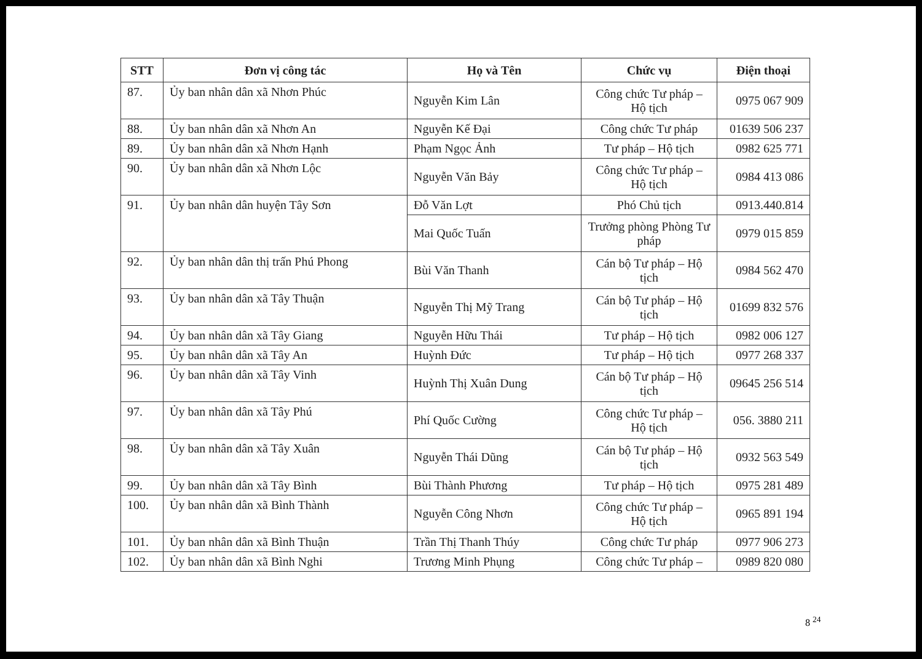| STT | Đơn vị công tác | Họ và Tên | Chức vụ | Điện thoại |
| --- | --- | --- | --- | --- |
| 87. | Ủy ban nhân dân xã Nhơn Phúc | Nguyễn Kim Lân | Công chức Tư pháp – Hộ tịch | 0975 067 909 |
| 88. | Ủy ban nhân dân xã Nhơn An | Nguyễn Kế Đại | Công chức Tư pháp | 01639 506 237 |
| 89. | Ủy ban nhân dân xã Nhơn Hạnh | Phạm Ngọc Ảnh | Tư pháp – Hộ tịch | 0982 625 771 |
| 90. | Ủy ban nhân dân xã Nhơn Lộc | Nguyễn Văn Bảy | Công chức Tư pháp – Hộ tịch | 0984 413 086 |
| 91. | Ủy ban nhân dân huyện Tây Sơn | Đỗ Văn Lợt | Phó Chủ tịch | 0913.440.814 |
| | | Mai Quốc Tuấn | Trưởng phòng Phòng Tư pháp | 0979 015 859 |
| 92. | Ủy ban nhân dân thị trấn Phú Phong | Bùi Văn Thanh | Cán bộ Tư pháp – Hộ tịch | 0984 562 470 |
| 93. | Ủy ban nhân dân xã Tây Thuận | Nguyễn Thị Mỹ Trang | Cán bộ Tư pháp – Hộ tịch | 01699 832 576 |
| 94. | Ủy ban nhân dân xã Tây Giang | Nguyễn Hữu Thái | Tư pháp – Hộ tịch | 0982 006 127 |
| 95. | Ủy ban nhân dân xã Tây An | Huỳnh Đức | Tư pháp – Hộ tịch | 0977 268 337 |
| 96. | Ủy ban nhân dân xã Tây Vinh | Huỳnh Thị Xuân Dung | Cán bộ Tư pháp – Hộ tịch | 09645 256 514 |
| 97. | Ủy ban nhân dân xã Tây Phú | Phí Quốc Cường | Công chức Tư pháp – Hộ tịch | 056. 3880 211 |
| 98. | Ủy ban nhân dân xã Tây Xuân | Nguyễn Thái Dũng | Cán bộ Tư pháp – Hộ tịch | 0932 563 549 |
| 99. | Ủy ban nhân dân xã Tây Bình | Bùi Thành Phương | Tư pháp – Hộ tịch | 0975 281 489 |
| 100. | Ủy ban nhân dân xã Bình Thành | Nguyễn Công Nhơn | Công chức Tư pháp – Hộ tịch | 0965 891 194 |
| 101. | Ủy ban nhân dân xã Bình Thuận | Trần Thị Thanh Thúy | Công chức Tư pháp | 0977 906 273 |
| 102. | Ủy ban nhân dân xã Bình Nghi | Trương Minh Phụng | Công chức Tư pháp – | 0989 820 080 |
8 <sup>24</sup>